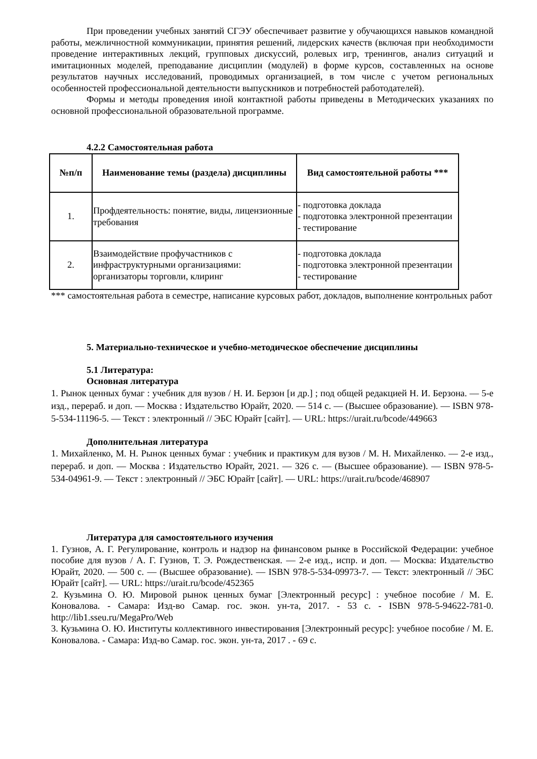При проведении учебных занятий СГЭУ обеспечивает развитие у обучающихся навыков командной работы, межличностной коммуникации, принятия решений, лидерских качеств (включая при необходимости проведение интерактивных лекций, групповых дискуссий, ролевых игр, тренингов, анализ ситуаций и имитационных моделей, преподавание дисциплин (модулей) в форме курсов, составленных на основе результатов научных исследований, проводимых организацией, в том числе с учетом региональных особенностей профессиональной деятельности выпускников и потребностей работодателей).
Формы и методы проведения иной контактной работы приведены в Методических указаниях по основной профессиональной образовательной программе.
4.2.2 Самостоятельная работа
| №п/п | Наименование темы (раздела) дисциплины | Вид самостоятельной работы *** |
| --- | --- | --- |
| 1. | Профдеятельность: понятие, виды, лицензионные требования | - подготовка доклада - подготовка электронной презентации - тестирование |
| 2. | Взаимодействие профучастников с инфраструктурными организациями: организаторы торговли, клиринг | - подготовка доклада - подготовка электронной презентации - тестирование |
*** самостоятельная работа в семестре, написание курсовых работ, докладов, выполнение контрольных работ
5. Материально-техническое и учебно-методическое обеспечение дисциплины
5.1 Литература:
Основная литература
1. Рынок ценных бумаг : учебник для вузов / Н. И. Берзон [и др.] ; под общей редакцией Н. И. Берзона. — 5-е изд., перераб. и доп. — Москва : Издательство Юрайт, 2020. — 514 с. — (Высшее образование). — ISBN 978-5-534-11196-5. — Текст : электронный // ЭБС Юрайт [сайт]. — URL: https://urait.ru/bcode/449663
Дополнительная литература
1. Михайленко, М. Н. Рынок ценных бумаг : учебник и практикум для вузов / М. Н. Михайленко. — 2-е изд., перераб. и доп. — Москва : Издательство Юрайт, 2021. — 326 с. — (Высшее образование). — ISBN 978-5-534-04961-9. — Текст : электронный // ЭБС Юрайт [сайт]. — URL: https://urait.ru/bcode/468907
Литература для самостоятельного изучения
1. Гузнов, А. Г. Регулирование, контроль и надзор на финансовом рынке в Российской Федерации: учебное пособие для вузов / А. Г. Гузнов, Т. Э. Рождественская. — 2-е изд., испр. и доп. — Москва: Издательство Юрайт, 2020. — 500 с. — (Высшее образование). — ISBN 978-5-534-09973-7. — Текст: электронный // ЭБС Юрайт [сайт]. — URL: https://urait.ru/bcode/452365
2. Кузьмина О. Ю. Мировой рынок ценных бумаг [Электронный ресурс] : учебное пособие / М. Е. Коновалова. - Самара: Изд-во Самар. гос. экон. ун-та, 2017. - 53 с. - ISBN 978-5-94622-781-0. http://lib1.sseu.ru/MegaPro/Web
3. Кузьмина О. Ю. Институты коллективного инвестирования [Электронный ресурс]: учебное пособие / М. Е. Коновалова. - Самара: Изд-во Самар. гос. экон. ун-та, 2017 . - 69 с.